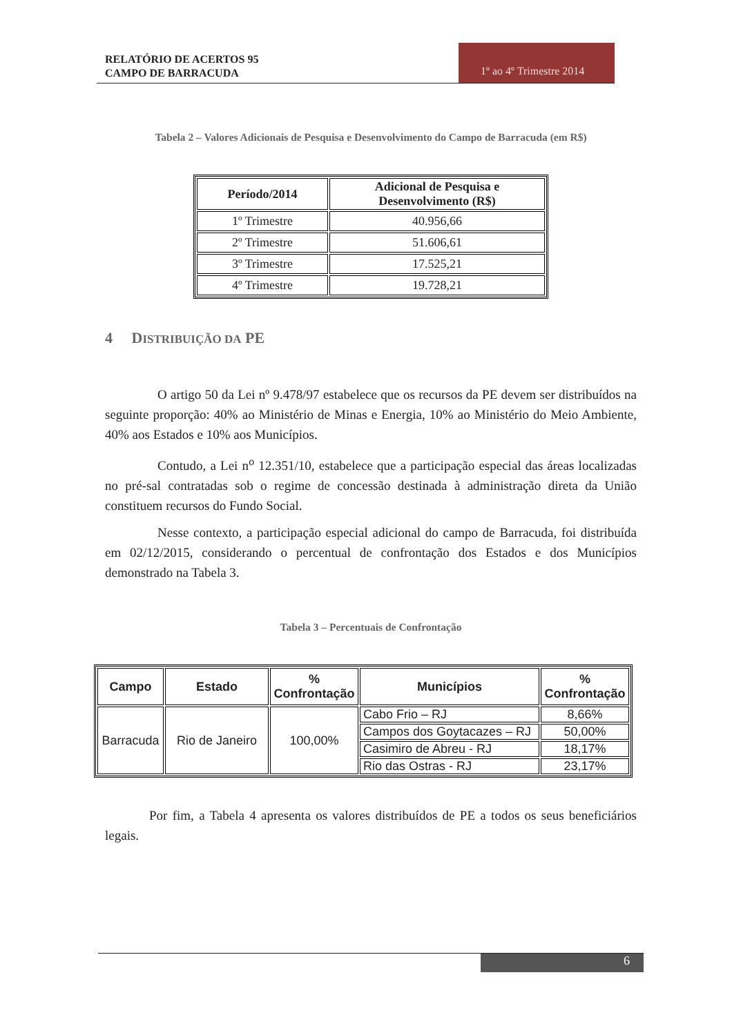RELATÓRIO DE ACERTOS 95
CAMPO DE BARRACUDA
1º ao 4º Trimestre 2014
Tabela 2 – Valores Adicionais de Pesquisa e Desenvolvimento do Campo de Barracuda (em R$)
| Período/2014 | Adicional de Pesquisa e Desenvolvimento (R$) |
| --- | --- |
| 1º Trimestre | 40.956,66 |
| 2º Trimestre | 51.606,61 |
| 3º Trimestre | 17.525,21 |
| 4º Trimestre | 19.728,21 |
4 DISTRIBUIÇÃO DA PE
O artigo 50 da Lei nº 9.478/97 estabelece que os recursos da PE devem ser distribuídos na seguinte proporção: 40% ao Ministério de Minas e Energia, 10% ao Ministério do Meio Ambiente, 40% aos Estados e 10% aos Municípios.
Contudo, a Lei n<sup>o</sup> 12.351/10, estabelece que a participação especial das áreas localizadas no pré-sal contratadas sob o regime de concessão destinada à administração direta da União constituem recursos do Fundo Social.
Nesse contexto, a participação especial adicional do campo de Barracuda, foi distribuída em 02/12/2015, considerando o percentual de confrontação dos Estados e dos Municípios demonstrado na Tabela 3.
Tabela 3 – Percentuais de Confrontação
| Campo | Estado | % Confrontação | Municípios | % Confrontação |
| --- | --- | --- | --- | --- |
| Barracuda | Rio de Janeiro | 100,00% | Cabo Frio – RJ | 8,66% |
| | | | Campos dos Goytacazes – RJ | 50,00% |
| | | | Casimiro de Abreu - RJ | 18,17% |
| | | | Rio das Ostras - RJ | 23,17% |
Por fim, a Tabela 4 apresenta os valores distribuídos de PE a todos os seus beneficiários legais.
6